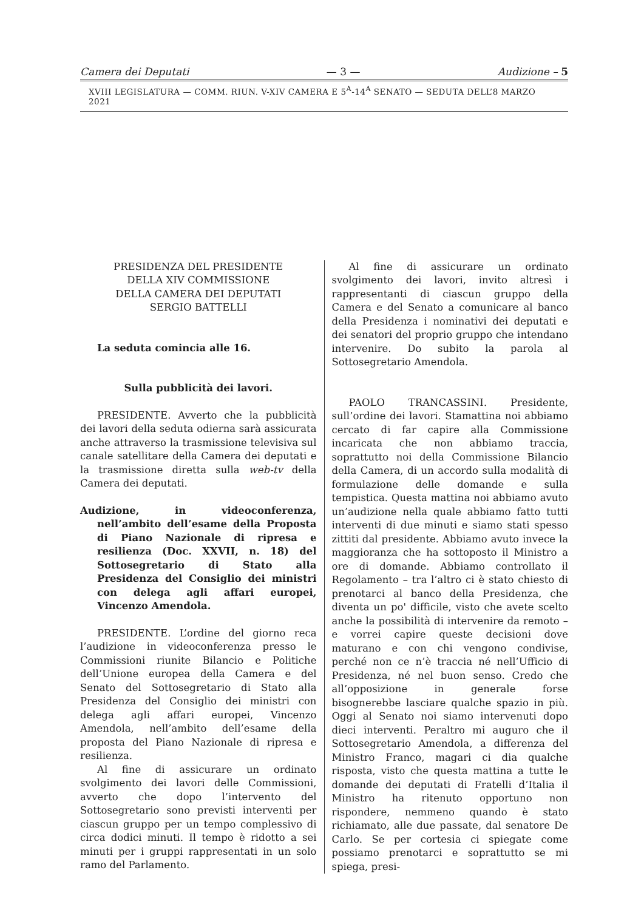Camera dei Deputati — 3 — Audizione – 5
XVIII LEGISLATURA — COMM. RIUN. V-XIV CAMERA E 5<sup>A</sup>-14<sup>A</sup> SENATO — SEDUTA DELL’8 MARZO 2021
PRESIDENZA DEL PRESIDENTE
DELLA XIV COMMISSIONE
DELLA CAMERA DEI DEPUTATI
SERGIO BATTELLI
La seduta comincia alle 16.
Sulla pubblicità dei lavori.
PRESIDENTE. Avverto che la pubblicità dei lavori della seduta odierna sarà assicurata anche attraverso la trasmissione televisiva sul canale satellitare della Camera dei deputati e la trasmissione diretta sulla web-tv della Camera dei deputati.
Audizione, in videoconferenza, nell’ambito dell’esame della Proposta di Piano Nazionale di ripresa e resilienza (Doc. XXVII, n. 18) del Sottosegretario di Stato alla Presidenza del Consiglio dei ministri con delega agli affari europei, Vincenzo Amendola.
PRESIDENTE. L’ordine del giorno reca l’audizione in videoconferenza presso le Commissioni riunite Bilancio e Politiche dell’Unione europea della Camera e del Senato del Sottosegretario di Stato alla Presidenza del Consiglio dei ministri con delega agli affari europei, Vincenzo Amendola, nell’ambito dell’esame della proposta del Piano Nazionale di ripresa e resilienza.
Al fine di assicurare un ordinato svolgimento dei lavori delle Commissioni, avverto che dopo l’intervento del Sottosegretario sono previsti interventi per ciascun gruppo per un tempo complessivo di circa dodici minuti. Il tempo è ridotto a sei minuti per i gruppi rappresentati in un solo ramo del Parlamento.
Al fine di assicurare un ordinato svolgimento dei lavori, invito altresì i rappresentanti di ciascun gruppo della Camera e del Senato a comunicare al banco della Presidenza i nominativi dei deputati e dei senatori del proprio gruppo che intendano intervenire. Do subito la parola al Sottosegretario Amendola.
PAOLO TRANCASSINI. Presidente, sull’ordine dei lavori. Stamattina noi abbiamo cercato di far capire alla Commissione incaricata che non abbiamo traccia, soprattutto noi della Commissione Bilancio della Camera, di un accordo sulla modalità di formulazione delle domande e sulla tempistica. Questa mattina noi abbiamo avuto un’audizione nella quale abbiamo fatto tutti interventi di due minuti e siamo stati spesso zittiti dal presidente. Abbiamo avuto invece la maggioranza che ha sottoposto il Ministro a ore di domande. Abbiamo controllato il Regolamento – tra l’altro ci è stato chiesto di prenotarci al banco della Presidenza, che diventa un po' difficile, visto che avete scelto anche la possibilità di intervenire da remoto – e vorrei capire queste decisioni dove maturano e con chi vengono condivise, perché non ce n’è traccia né nell’Ufficio di Presidenza, né nel buon senso. Credo che all’opposizione in generale forse bisognerebbe lasciare qualche spazio in più. Oggi al Senato noi siamo intervenuti dopo dieci interventi. Peraltro mi auguro che il Sottosegretario Amendola, a differenza del Ministro Franco, magari ci dia qualche risposta, visto che questa mattina a tutte le domande dei deputati di Fratelli d’Italia il Ministro ha ritenuto opportuno non rispondere, nemmeno quando è stato richiamato, alle due passate, dal senatore De Carlo. Se per cortesia ci spiegate come possiamo prenotarci e soprattutto se mi spiega, presi-